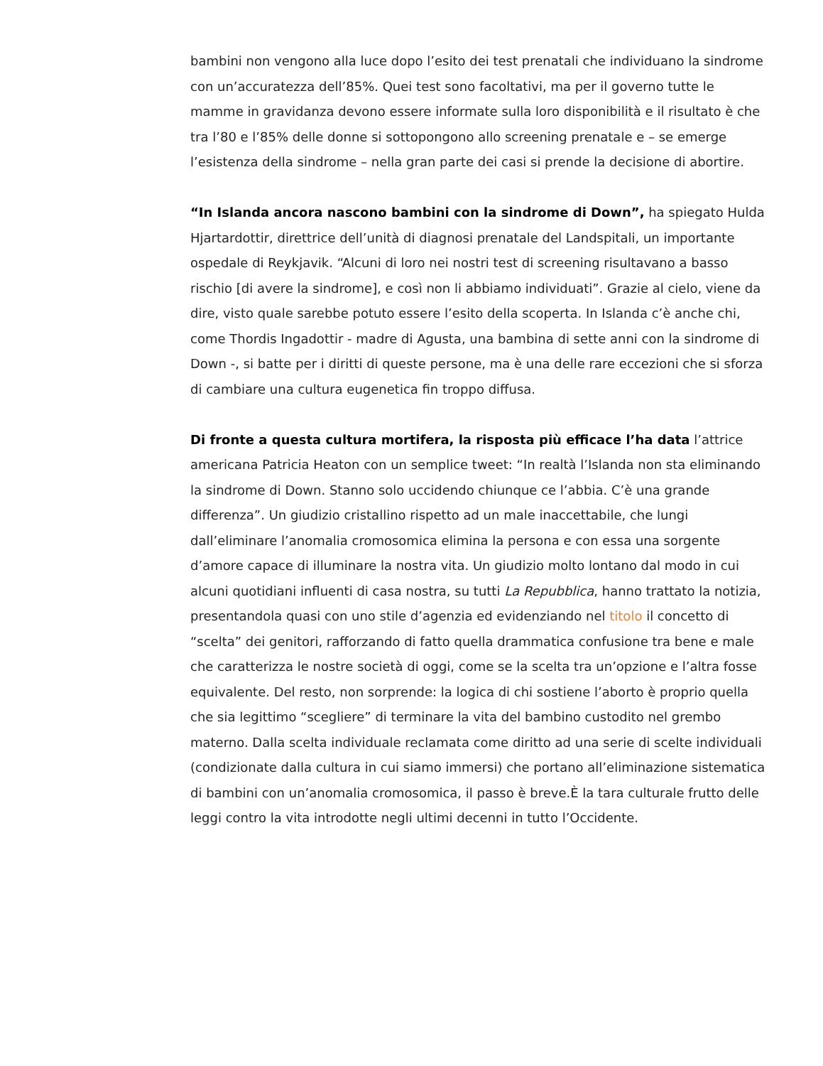bambini non vengono alla luce dopo l’esito dei test prenatali che individuano la sindrome con un’accuratezza dell’85%. Quei test sono facoltativi, ma per il governo tutte le mamme in gravidanza devono essere informate sulla loro disponibilità e il risultato è che tra l’80 e l’85% delle donne si sottopongono allo screening prenatale e – se emerge l’esistenza della sindrome – nella gran parte dei casi si prende la decisione di abortire.
“In Islanda ancora nascono bambini con la sindrome di Down”, ha spiegato Hulda Hjartardottir, direttrice dell’unità di diagnosi prenatale del Landspitali, un importante ospedale di Reykjavik. “Alcuni di loro nei nostri test di screening risultavano a basso rischio [di avere la sindrome], e così non li abbiamo individuati”. Grazie al cielo, viene da dire, visto quale sarebbe potuto essere l’esito della scoperta. In Islanda c’è anche chi, come Thordis Ingadottir - madre di Agusta, una bambina di sette anni con la sindrome di Down -, si batte per i diritti di queste persone, ma è una delle rare eccezioni che si sforza di cambiare una cultura eugenetica fin troppo diffusa.
Di fronte a questa cultura mortifera, la risposta più efficace l’ha data l’attrice americana Patricia Heaton con un semplice tweet: “In realtà l’Islanda non sta eliminando la sindrome di Down. Stanno solo uccidendo chiunque ce l’abbia. C’è una grande differenza”. Un giudizio cristallino rispetto ad un male inaccettabile, che lungi dall’eliminare l’anomalia cromosomica elimina la persona e con essa una sorgente d’amore capace di illuminare la nostra vita. Un giudizio molto lontano dal modo in cui alcuni quotidiani influenti di casa nostra, su tutti La Repubblica, hanno trattato la notizia, presentandola quasi con uno stile d’agenzia ed evidenziando nel titolo il concetto di “scelta” dei genitori, rafforzando di fatto quella drammatica confusione tra bene e male che caratterizza le nostre società di oggi, come se la scelta tra un’opzione e l’altra fosse equivalente. Del resto, non sorprende: la logica di chi sostiene l’aborto è proprio quella che sia legittimo “scegliere” di terminare la vita del bambino custodito nel grembo materno. Dalla scelta individuale reclamata come diritto ad una serie di scelte individuali (condizionate dalla cultura in cui siamo immersi) che portano all’eliminazione sistematica di bambini con un’anomalia cromosomica, il passo è breve.È la tara culturale frutto delle leggi contro la vita introdotte negli ultimi decenni in tutto l’Occidente.